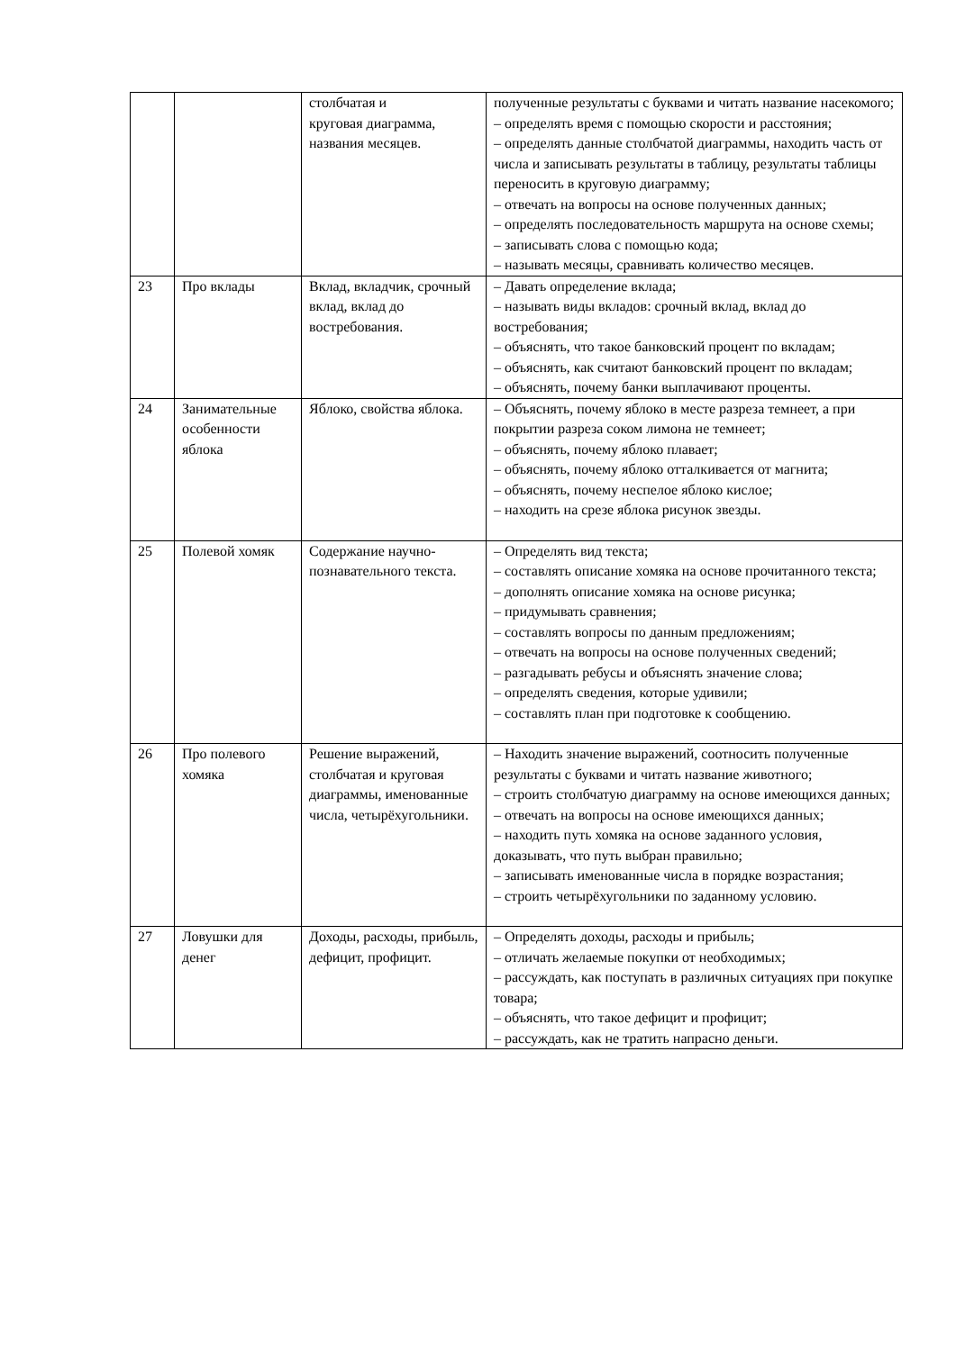| | | столбчатая и круговая диаграмма, названия месяцев. | полученные результаты с буквами и читать название насекомого; – определять время с помощью скорости и расстояния; – определять данные столбчатой диаграммы, находить часть от числа и записывать результаты в таблицу, результаты таблицы переносить в круговую диаграмму; – отвечать на вопросы на основе полученных данных; – определять последовательность маршрута на основе схемы; – записывать слова с помощью кода; – называть месяцы, сравнивать количество месяцев. |
| 23 | Про вклады | Вклад, вкладчик, срочный вклад, вклад до востребования. | – Давать определение вклада; – называть виды вкладов: срочный вклад, вклад до востребования; – объяснять, что такое банковский процент по вкладам; – объяснять, как считают банковский процент по вкладам; – объяснять, почему банки выплачивают проценты. |
| 24 | Занимательные особенности яблока | Яблоко, свойства яблока. | – Объяснять, почему яблоко в месте разреза темнеет, а при покрытии разреза соком лимона не темнеет; – объяснять, почему яблоко плавает; – объяснять, почему яблоко отталкивается от магнита; – объяснять, почему неспелое яблоко кислое; – находить на срезе яблока рисунок звезды. |
| 25 | Полевой хомяк | Содержание научно-познавательного текста. | – Определять вид текста; – составлять описание хомяка на основе прочитанного текста; – дополнять описание хомяка на основе рисунка; – придумывать сравнения; – составлять вопросы по данным предложениям; – отвечать на вопросы на основе полученных сведений; – разгадывать ребусы и объяснять значение слова; – определять сведения, которые удивили; – составлять план при подготовке к сообщению. |
| 26 | Про полевого хомяка | Решение выражений, столбчатая и круговая диаграммы, именованные числа, четырёхугольники. | – Находить значение выражений, соотносить полученные результаты с буквами и читать название животного; – строить столбчатую диаграмму на основе имеющихся данных; – отвечать на вопросы на основе имеющихся данных; – находить путь хомяка на основе заданного условия, доказывать, что путь выбран правильно; – записывать именованные числа в порядке возрастания; – строить четырёхугольники по заданному условию. |
| 27 | Ловушки для денег | Доходы, расходы, прибыль, дефицит, профицит. | – Определять доходы, расходы и прибыль; – отличать желаемые покупки от необходимых; – рассуждать, как поступать в различных ситуациях при покупке товара; – объяснять, что такое дефицит и профицит; – рассуждать, как не тратить напрасно деньги. |